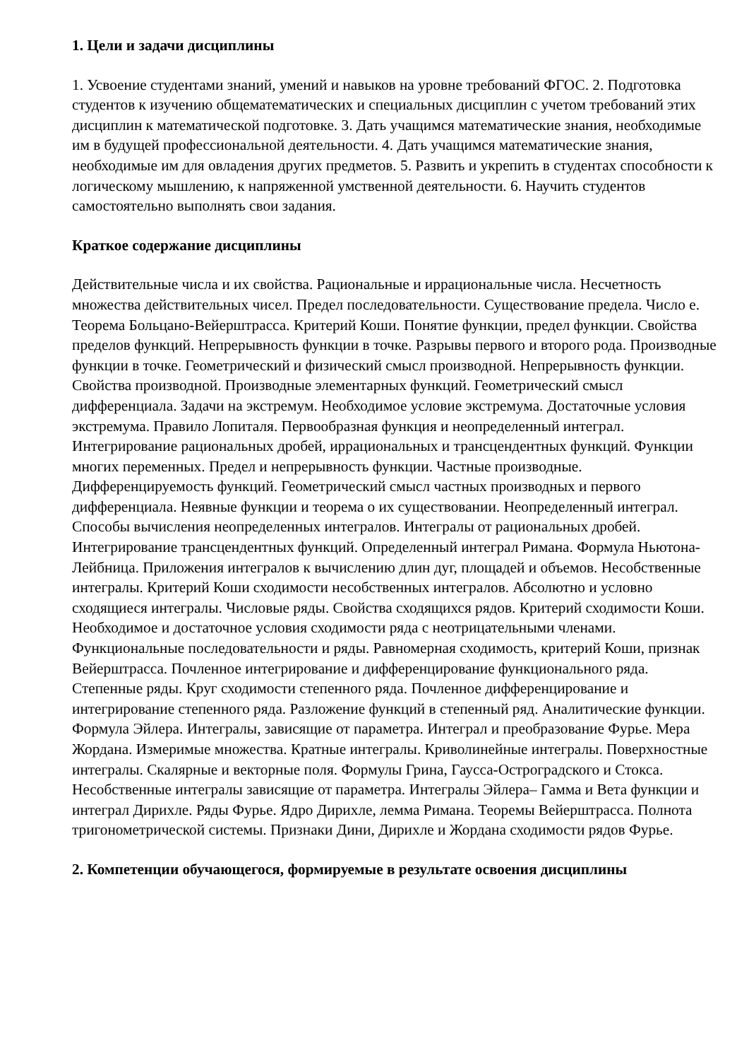1. Цели и задачи дисциплины
1. Усвоение студентами знаний, умений и навыков на уровне требований ФГОС. 2. Подготовка студентов к изучению общематематических и специальных дисциплин с учетом требований этих дисциплин к математической подготовке. 3. Дать учащимся математические знания, необходимые им в будущей профессиональной деятельности. 4. Дать учащимся математические знания, необходимые им для овладения других предметов. 5. Развить и укрепить в студентах способности к логическому мышлению, к напряженной умственной деятельности. 6. Научить студентов самостоятельно выполнять свои задания.
Краткое содержание дисциплины
Действительные числа и их свойства. Рациональные и иррациональные числа. Несчетность множества действительных чисел. Предел последовательности. Существование предела. Число е. Теорема Больцано-Вейерштрасса. Критерий Коши. Понятие функции, предел функции. Свойства пределов функций. Непрерывность функции в точке. Разрывы первого и второго рода. Производные функции в точке. Геометрический и физический смысл производной. Непрерывность функции. Свойства производной. Производные элементарных функций. Геометрический смысл дифференциала. Задачи на экстремум. Необходимое условие экстремума. Достаточные условия экстремума. Правило Лопиталя. Первообразная функция и неопределенный интеграл. Интегрирование рациональных дробей, иррациональных и трансцендентных функций. Функции многих переменных. Предел и непрерывность функции. Частные производные. Дифференцируемость функций. Геометрический смысл частных производных и первого дифференциала. Неявные функции и теорема о их существовании. Неопределенный интеграл. Способы вычисления неопределенных интегралов. Интегралы от рациональных дробей. Интегрирование трансцендентных функций. Определенный интеграл Римана. Формула Ньютона-Лейбница. Приложения интегралов к вычислению длин дуг, площадей и объемов. Несобственные интегралы. Критерий Коши сходимости несобственных интегралов. Абсолютно и условно сходящиеся интегралы. Числовые ряды. Свойства сходящихся рядов. Критерий сходимости Коши. Необходимое и достаточное условия сходимости ряда с неотрицательными членами. Функциональные последовательности и ряды. Равномерная сходимость, критерий Коши, признак Вейерштрасса. Почленное интегрирование и дифференцирование функционального ряда. Степенные ряды. Круг сходимости степенного ряда. Почленное дифференцирование и интегрирование степенного ряда. Разложение функций в степенный ряд. Аналитические функции. Формула Эйлера. Интегралы, зависящие от параметра. Интеграл и преобразование Фурье. Мера Жордана. Измеримые множества. Кратные интегралы. Криволинейные интегралы. Поверхностные интегралы. Скалярные и векторные поля. Формулы Грина, Гаусса-Остроградского и Стокса. Несобственные интегралы зависящие от параметра. Интегралы Эйлера– Гамма и Вета функции и интеграл Дирихле. Ряды Фурье. Ядро Дирихле, лемма Римана. Теоремы Вейерштрасса. Полнота тригонометрической системы. Признаки Дини, Дирихле и Жордана сходимости рядов Фурье.
2. Компетенции обучающегося, формируемые в результате освоения дисциплины